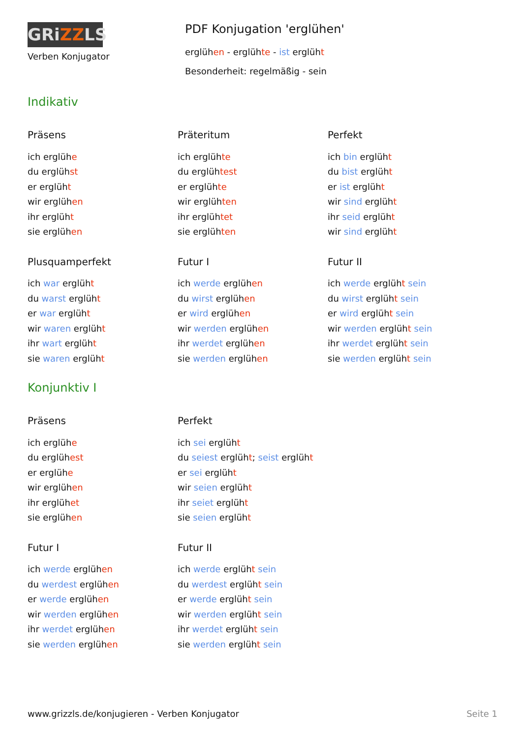GRiZZLS
Verben Konjugator
PDF Konjugation 'erglühen'
erglühen - erglühte - ist erglüht
Besonderheit: regelmäßig - sein
Indikativ
Präsens
ich erglühe
du erglühst
er erglüht
wir erglühen
ihr erglüht
sie erglühen
Präteritum
ich erglühte
du erglühtest
er erglühte
wir erglühten
ihr erglühtet
sie erglühten
Perfekt
ich bin erglüht
du bist erglüht
er ist erglüht
wir sind erglüht
ihr seid erglüht
wir sind erglüht
Plusquamperfekt
ich war erglüht
du warst erglüht
er war erglüht
wir waren erglüht
ihr wart erglüht
sie waren erglüht
Futur I
ich werde erglühen
du wirst erglühen
er wird erglühen
wir werden erglühen
ihr werdet erglühen
sie werden erglühen
Futur II
ich werde erglüht sein
du wirst erglüht sein
er wird erglüht sein
wir werden erglüht sein
ihr werdet erglüht sein
sie werden erglüht sein
Konjunktiv I
Präsens
ich erglühe
du erglühest
er erglühe
wir erglühen
ihr erglühet
sie erglühen
Perfekt
ich sei erglüht
du seiest erglüht; seist erglüht
er sei erglüht
wir seien erglüht
ihr seiet erglüht
sie seien erglüht
Futur I
ich werde erglühen
du werdest erglühen
er werde erglühen
wir werden erglühen
ihr werdet erglühen
sie werden erglühen
Futur II
ich werde erglüht sein
du werdest erglüht sein
er werde erglüht sein
wir werden erglüht sein
ihr werdet erglüht sein
sie werden erglüht sein
www.grizzls.de/konjugieren - Verben Konjugator Seite 1